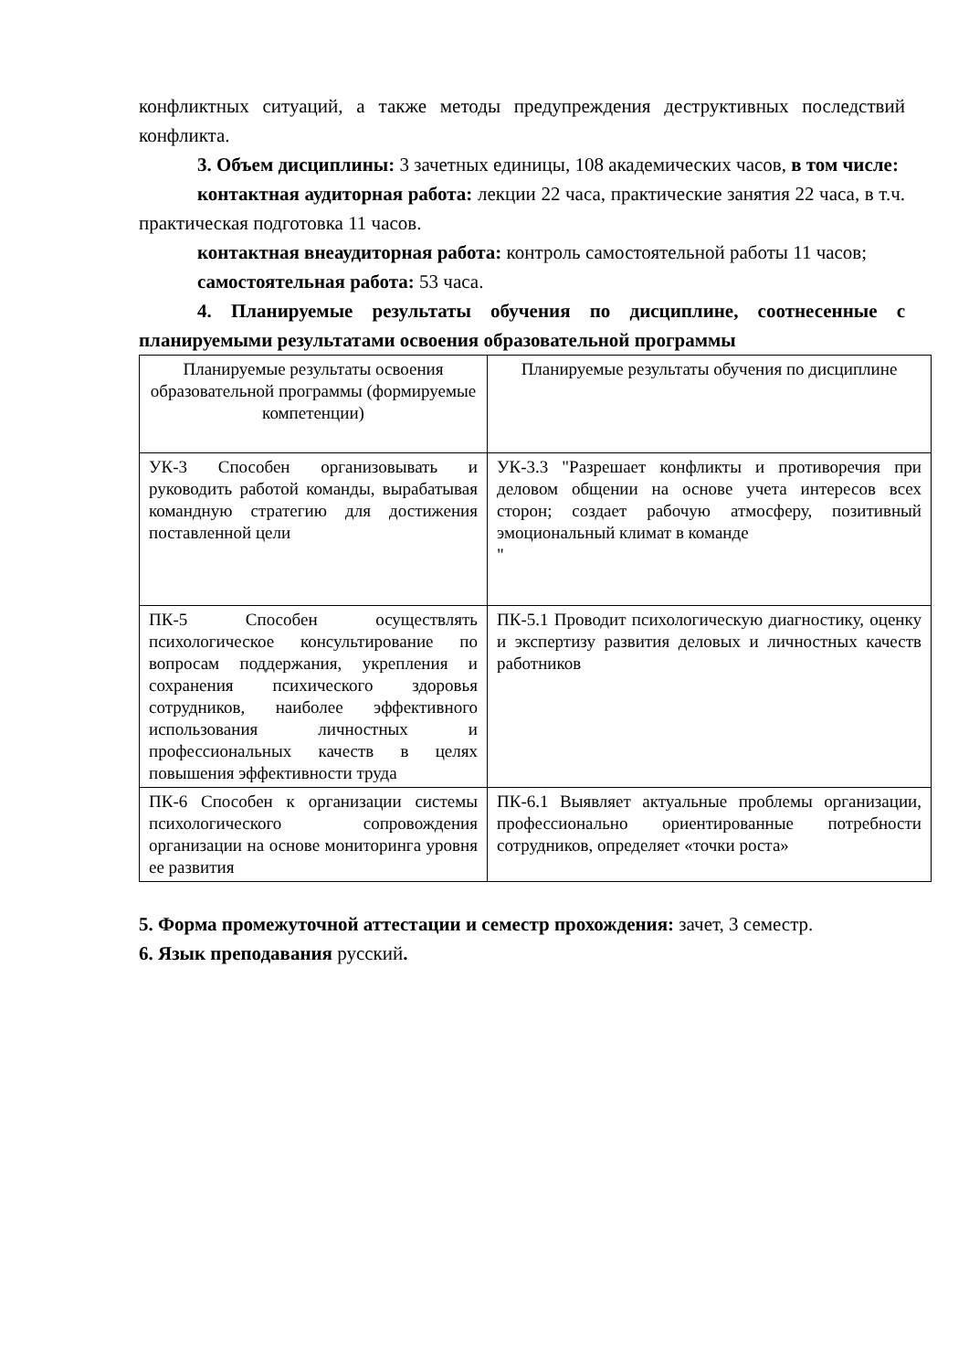конфликтных ситуаций, а также методы предупреждения деструктивных последствий конфликта.
3. Объем дисциплины: 3 зачетных единицы, 108 академических часов, в том числе:
контактная аудиторная работа: лекции 22 часа, практические занятия 22 часа, в т.ч. практическая подготовка 11 часов.
контактная внеаудиторная работа: контроль самостоятельной работы 11 часов;
самостоятельная работа: 53 часа.
4. Планируемые результаты обучения по дисциплине, соотнесенные с планируемыми результатами освоения образовательной программы
| Планируемые результаты освоения образовательной программы (формируемые компетенции) | Планируемые результаты обучения по дисциплине |
| УК-3 Способен организовывать и руководить работой команды, вырабатывая командную стратегию для достижения поставленной цели | УК-3.3 "Разрешает конфликты и противоречия при деловом общении на основе учета интересов всех сторон; создает рабочую атмосферу, позитивный эмоциональный климат в команде " |
| ПК-5 Способен осуществлять психологическое консультирование по вопросам поддержания, укрепления и сохранения психического здоровья сотрудников, наиболее эффективного использования личностных и профессиональных качеств в целях повышения эффективности труда | ПК-5.1 Проводит психологическую диагностику, оценку и экспертизу развития деловых и личностных качеств работников |
| ПК-6 Способен к организации системы психологического сопровождения организации на основе мониторинга уровня ее развития | ПК-6.1 Выявляет актуальные проблемы организации, профессионально ориентированные потребности сотрудников, определяет «точки роста» |
5. Форма промежуточной аттестации и семестр прохождения: зачет, 3 семестр.
6. Язык преподавания русский.